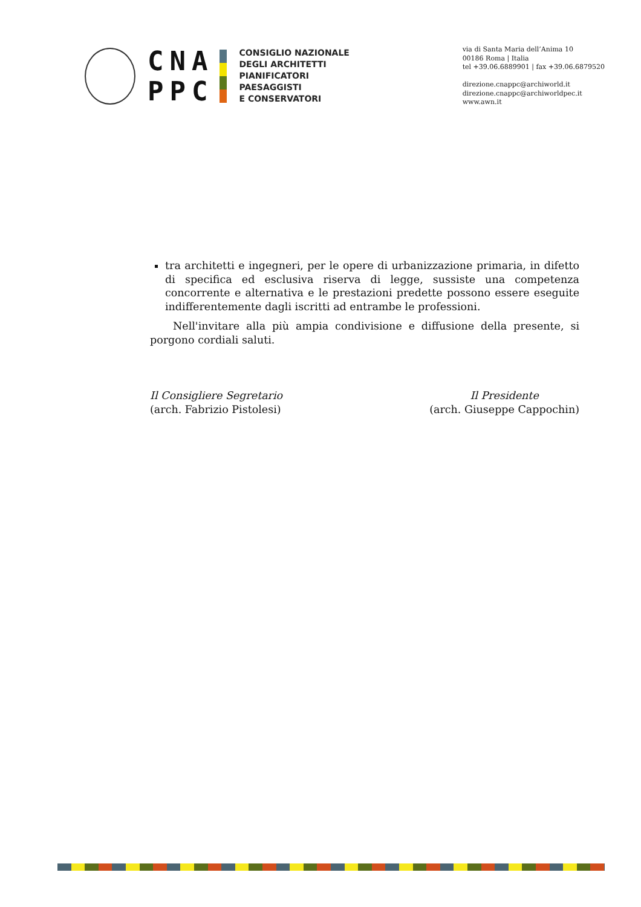CNA
PPC
CONSIGLIO NAZIONALE
DEGLI ARCHITETTI
PIANIFICATORI
PAESAGGISTI
E CONSERVATORI
via di Santa Maria dell’Anima 10
00186 Roma | Italia
tel +39.06.6889901 | fax +39.06.6879520
direzione.cnappc@archiworld.it
direzione.cnappc@archiworldpec.it
www.awn.it
tra architetti e ingegneri, per le opere di urbanizzazione primaria, in difetto di specifica ed esclusiva riserva di legge, sussiste una competenza concorrente e alternativa e le prestazioni predette possono essere eseguite indifferentemente dagli iscritti ad entrambe le professioni.
Nell'invitare alla più ampia condivisione e diffusione della presente, si porgono cordiali saluti.
Il Consigliere Segretario
(arch. Fabrizio Pistolesi)
Il Presidente
(arch. Giuseppe Cappochin)